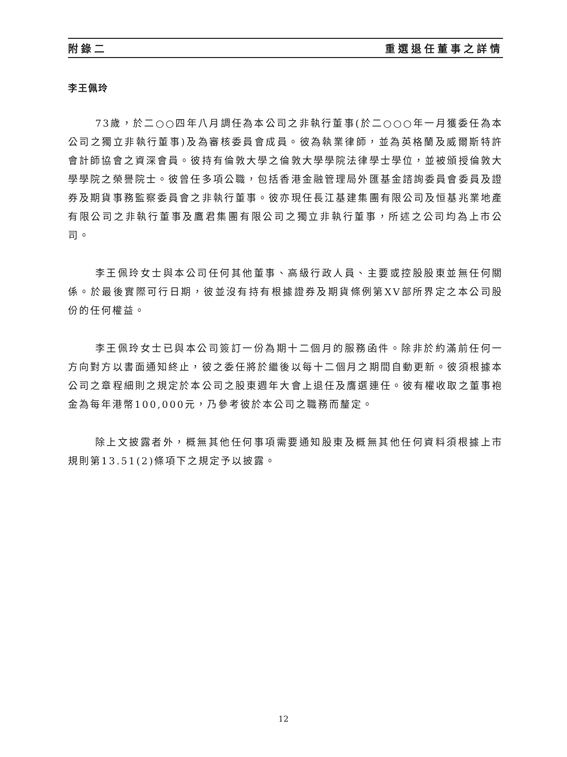附錄二 重選退任董事之詳情
李王佩玲
73歲，於二○○四年八月調任為本公司之非執行董事(於二○○○年一月獲委任為本公司之獨立非執行董事)及為審核委員會成員。彼為執業律師，並為英格蘭及威爾斯特許會計師協會之資深會員。彼持有倫敦大學之倫敦大學學院法律學士學位，並被頒授倫敦大學學院之榮譽院士。彼曾任多項公職，包括香港金融管理局外匯基金諮詢委員會委員及證券及期貨事務監察委員會之非執行董事。彼亦現任長江基建集團有限公司及恒基兆業地產有限公司之非執行董事及鷹君集團有限公司之獨立非執行董事，所述之公司均為上市公司。
李王佩玲女士與本公司任何其他董事、高級行政人員、主要或控股股東並無任何關係。於最後實際可行日期，彼並沒有持有根據證券及期貨條例第XV部所界定之本公司股份的任何權益。
李王佩玲女士已與本公司簽訂一份為期十二個月的服務函件。除非於約滿前任何一方向對方以書面通知終止，彼之委任將於繼後以每十二個月之期間自動更新。彼須根據本公司之章程細則之規定於本公司之股東週年大會上退任及膺選連任。彼有權收取之董事袍金為每年港幣100,000元，乃參考彼於本公司之職務而釐定。
除上文披露者外，概無其他任何事項需要通知股東及概無其他任何資料須根據上市規則第13.51(2)條項下之規定予以披露。
12